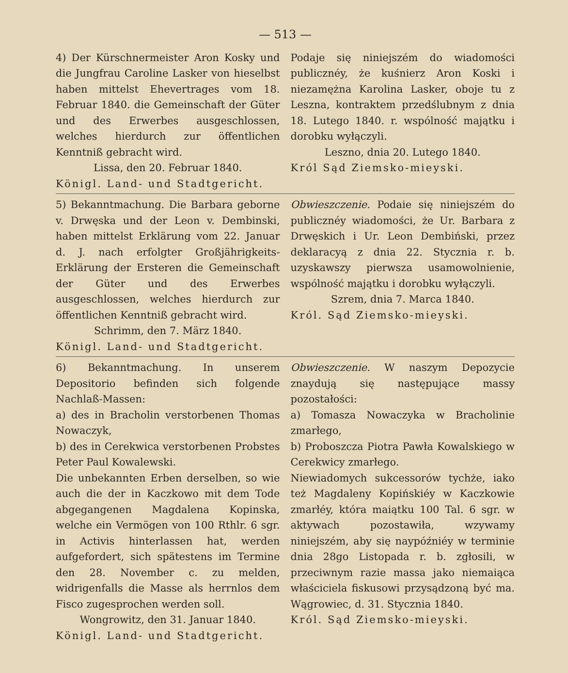— 513 —
4) Der Kürschnermeister Aron Kosky und die Jungfrau Caroline Lasker von hieselbst haben mittelst Ehevertrages vom 18. Februar 1840. die Gemeinschaft der Güter und des Erwerbes ausgeschlossen, welches hierdurch zur öffentlichen Kenntniß gebracht wird.
Lissa, den 20. Februar 1840.
Königl. Land- und Stadtgericht.
Podaje się niniejszém do wiadomości publicznéy, że kuśnierz Aron Koski i niezamężna Karolina Lasker, oboje tu z Leszna, kontraktem przedślubnym z dnia 18. Lutego 1840. r. wspólność majątku i dorobku wyłączyli.
Leszno, dnia 20. Lutego 1840.
Król Sąd Ziemsko-mieyski.
5) Bekanntmachung. Die Barbara geborne v. Drwęska und der Leon v. Dembinski, haben mittelst Erklärung vom 22. Januar d. J. nach erfolgter Großjährigkeits-Erklärung der Ersteren die Gemeinschaft der Güter und des Erwerbes ausgeschlossen, welches hierdurch zur öffentlichen Kenntniß gebracht wird.
Schrimm, den 7. März 1840.
Königl. Land- und Stadtgericht.
Obwieszczenie. Podaie się niniejszém do publicznéy wiadomości, że Ur. Barbara z Drwęskich i Ur. Leon Dembiński, przez deklaracyą z dnia 22. Stycznia r. b. uzyskawszy pierwsza usamowolnienie, wspólność majątku i dorobku wyłączyli.
Szrem, dnia 7. Marca 1840.
Król. Sąd Ziemsko-mieyski.
6) Bekanntmachung. In unserem Depositorio befinden sich folgende Nachlaß-Massen:
a) des in Bracholin verstorbenen Thomas Nowaczyk,
b) des in Cerekwica verstorbenen Probstes Peter Paul Kowalewski.
Die unbekannten Erben derselben, so wie auch die der in Kaczkowo mit dem Tode abgegangenen Magdalena Kopinska, welche ein Vermögen von 100 Rthlr. 6 sgr. in Activis hinterlassen hat, werden aufgefordert, sich spätestens im Termine den 28. November c. zu melden, widrigenfalls die Masse als herrnlos dem Fisco zugesprochen werden soll.
Wongrowitz, den 31. Januar 1840.
Königl. Land- und Stadtgericht.
Obwieszczenie. W naszym Depozycie znaydują się następujące massy pozostałości:
a) Tomasza Nowaczyka w Bracholinie zmarłego,
b) Proboszcza Piotra Pawła Kowalskiego w Cerekwicy zmarłego.
Niewiadomych sukcessorów tychże, iako też Magdaleny Kopińskiéy w Kaczkowie zmarłéy, która maiątku 100 Tal. 6 sgr. w aktywach pozostawiła, wzywamy niniejszém, aby się naypóźniéy w terminie dnia 28go Listopada r. b. zgłosili, w przeciwnym razie massa jako niemaiąca właściciela fiskusowi przysądzoną być ma. Wągrowiec, d. 31. Stycznia 1840.
Król. Sąd Ziemsko-mieyski.